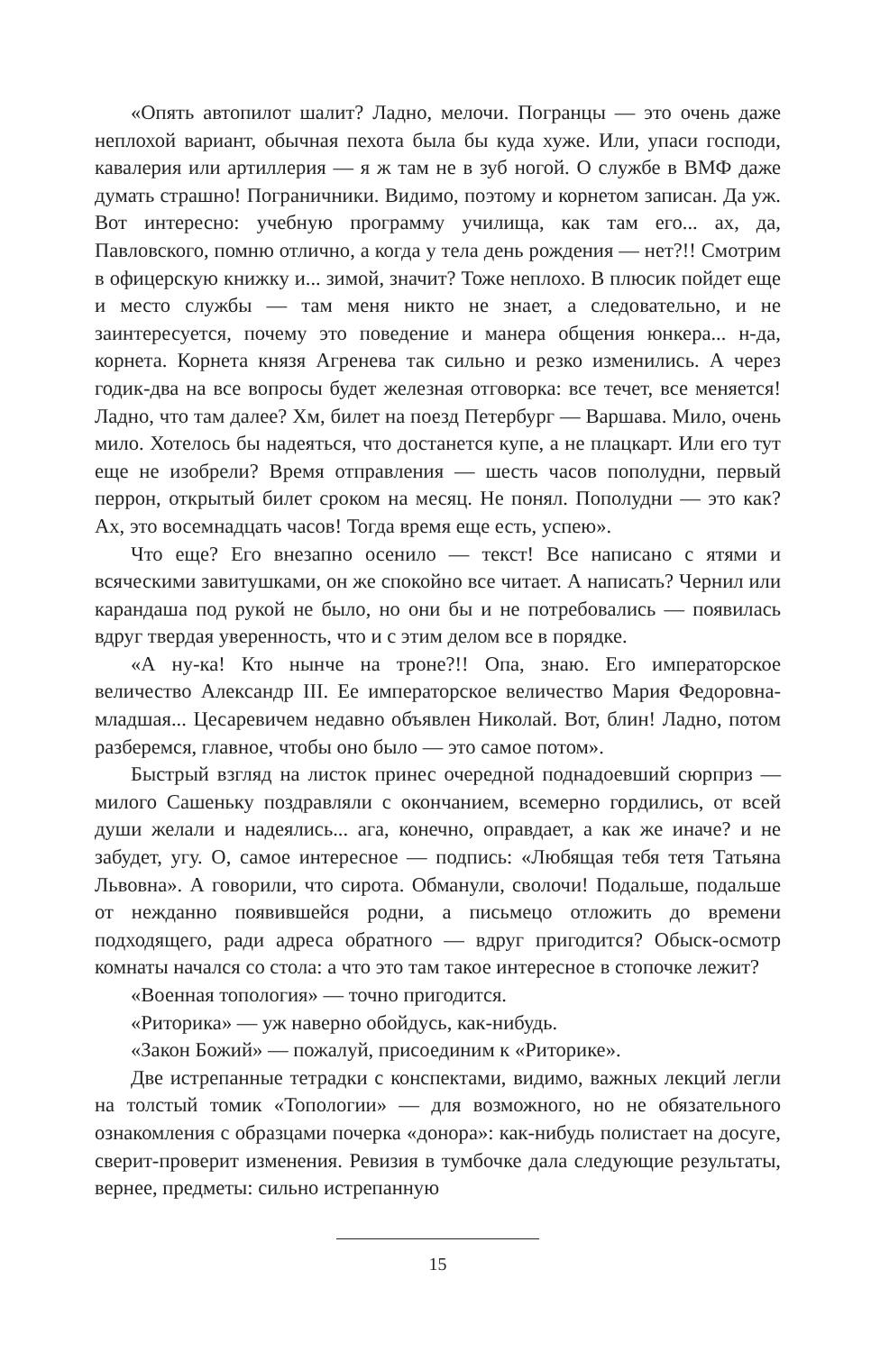«Опять автопилот шалит? Ладно, мелочи. Погранцы — это очень даже неплохой вариант, обычная пехота была бы куда хуже. Или, упаси господи, кавалерия или артиллерия — я ж там не в зуб ногой. О службе в ВМФ даже думать страшно! Пограничники. Видимо, поэтому и корнетом записан. Да уж. Вот интересно: учебную программу училища, как там его... ах, да, Павловского, помню отлично, а когда у тела день рождения — нет?!! Смотрим в офицерскую книжку и... зимой, значит? Тоже неплохо. В плюсик пойдет еще и место службы — там меня никто не знает, а следовательно, и не заинтересуется, почему это поведение и манера общения юнкера... н-да, корнета. Корнета князя Агренева так сильно и резко изменились. А через годик-два на все вопросы будет железная отговорка: все течет, все меняется! Ладно, что там далее? Хм, билет на поезд Петербург — Варшава. Мило, очень мило. Хотелось бы надеяться, что достанется купе, а не плацкарт. Или его тут еще не изобрели? Время отправления — шесть часов пополудни, первый перрон, открытый билет сроком на месяц. Не понял. Пополудни — это как? Ах, это восемнадцать часов! Тогда время еще есть, успею».
Что еще? Его внезапно осенило — текст! Все написано с ятями и всяческими завитушками, он же спокойно все читает. А написать? Чернил или карандаша под рукой не было, но они бы и не потребовались — появилась вдруг твердая уверенность, что и с этим делом все в порядке.
«А ну-ка! Кто нынче на троне?!! Опа, знаю. Его императорское величество Александр III. Ее императорское величество Мария Федоровна-младшая... Цесаревичем недавно объявлен Николай. Вот, блин! Ладно, потом разберемся, главное, чтобы оно было — это самое потом».
Быстрый взгляд на листок принес очередной поднадоевший сюрприз — милого Сашеньку поздравляли с окончанием, всемерно гордились, от всей души желали и надеялись... ага, конечно, оправдает, а как же иначе? и не забудет, угу. О, самое интересное — подпись: «Любящая тебя тетя Татьяна Львовна». А говорили, что сирота. Обманули, сволочи! Подальше, подальше от нежданно появившейся родни, а письмецо отложить до времени подходящего, ради адреса обратного — вдруг пригодится? Обыск-осмотр комнаты начался со стола: а что это там такое интересное в стопочке лежит?
«Военная топология» — точно пригодится.
«Риторика» — уж наверно обойдусь, как-нибудь.
«Закон Божий» — пожалуй, присоединим к «Риторике».
Две истрепанные тетрадки с конспектами, видимо, важных лекций легли на толстый томик «Топологии» — для возможного, но не обязательного ознакомления с образцами почерка «донора»: как-нибудь полистает на досуге, сверит-проверит изменения. Ревизия в тумбочке дала следующие результаты, вернее, предметы: сильно истрепанную
15